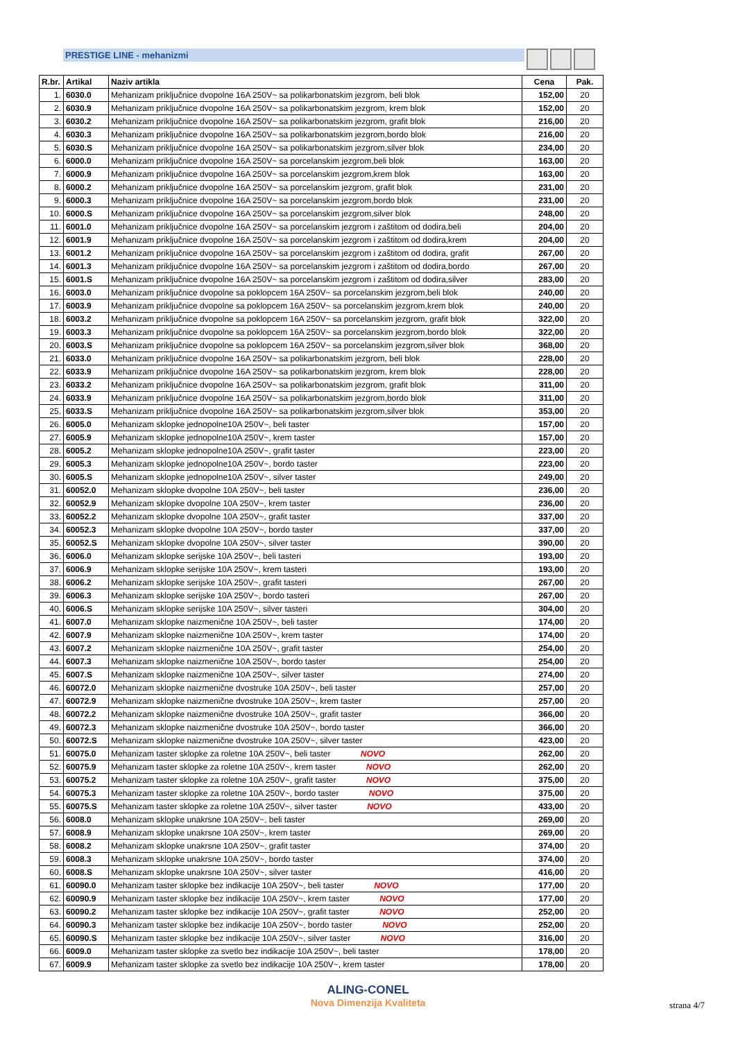PRESTIGE LINE - mehanizmi
| R.br. | Artikal | Naziv artikla | Cena | Pak. |
| --- | --- | --- | --- | --- |
| 1. | 6030.0 | Mehanizam priključnice dvopolne 16A 250V~ sa polikarbonatskim jezgrom, beli blok | 152,00 | 20 |
| 2. | 6030.9 | Mehanizam priključnice dvopolne 16A 250V~ sa polikarbonatskim jezgrom, krem blok | 152,00 | 20 |
| 3. | 6030.2 | Mehanizam priključnice dvopolne 16A 250V~ sa polikarbonatskim jezgrom, grafit blok | 216,00 | 20 |
| 4. | 6030.3 | Mehanizam priključnice dvopolne 16A 250V~ sa polikarbonatskim jezgrom,bordo blok | 216,00 | 20 |
| 5. | 6030.S | Mehanizam priključnice dvopolne 16A 250V~ sa polikarbonatskim jezgrom,silver blok | 234,00 | 20 |
| 6. | 6000.0 | Mehanizam priključnice dvopolne 16A 250V~ sa porcelanskim jezgrom,beli blok | 163,00 | 20 |
| 7. | 6000.9 | Mehanizam priključnice dvopolne 16A 250V~ sa porcelanskim jezgrom,krem blok | 163,00 | 20 |
| 8. | 6000.2 | Mehanizam priključnice dvopolne 16A 250V~ sa porcelanskim jezgrom, grafit blok | 231,00 | 20 |
| 9. | 6000.3 | Mehanizam priključnice dvopolne 16A 250V~ sa porcelanskim jezgrom,bordo blok | 231,00 | 20 |
| 10. | 6000.S | Mehanizam priključnice dvopolne 16A 250V~ sa porcelanskim jezgrom,silver blok | 248,00 | 20 |
| 11. | 6001.0 | Mehanizam priključnice dvopolne 16A 250V~ sa porcelanskim jezgrom i zaštitom od dodira,beli | 204,00 | 20 |
| 12. | 6001.9 | Mehanizam priključnice dvopolne 16A 250V~ sa porcelanskim jezgrom i zaštitom od dodira,krem | 204,00 | 20 |
| 13. | 6001.2 | Mehanizam priključnice dvopolne 16A 250V~ sa porcelanskim jezgrom i zaštitom od dodira, grafit | 267,00 | 20 |
| 14. | 6001.3 | Mehanizam priključnice dvopolne 16A 250V~ sa porcelanskim jezgrom i zaštitom od dodira,bordo | 267,00 | 20 |
| 15. | 6001.S | Mehanizam priključnice dvopolne 16A 250V~ sa porcelanskim jezgrom i zaštitom od dodira,silver | 283,00 | 20 |
| 16. | 6003.0 | Mehanizam priključnice dvopolne sa poklopcem 16A 250V~ sa porcelanskim jezgrom,beli blok | 240,00 | 20 |
| 17. | 6003.9 | Mehanizam priključnice dvopolne sa poklopcem 16A 250V~ sa porcelanskim jezgrom,krem blok | 240,00 | 20 |
| 18. | 6003.2 | Mehanizam priključnice dvopolne sa poklopcem 16A 250V~ sa porcelanskim jezgrom, grafit blok | 322,00 | 20 |
| 19. | 6003.3 | Mehanizam priključnice dvopolne sa poklopcem 16A 250V~ sa porcelanskim jezgrom,bordo blok | 322,00 | 20 |
| 20. | 6003.S | Mehanizam priključnice dvopolne sa poklopcem 16A 250V~ sa porcelanskim jezgrom,silver blok | 368,00 | 20 |
| 21. | 6033.0 | Mehanizam priključnice dvopolne 16A 250V~ sa polikarbonatskim jezgrom, beli blok | 228,00 | 20 |
| 22. | 6033.9 | Mehanizam priključnice dvopolne 16A 250V~ sa polikarbonatskim jezgrom, krem blok | 228,00 | 20 |
| 23. | 6033.2 | Mehanizam priključnice dvopolne 16A 250V~ sa polikarbonatskim jezgrom, grafit blok | 311,00 | 20 |
| 24. | 6033.9 | Mehanizam priključnice dvopolne 16A 250V~ sa polikarbonatskim jezgrom,bordo blok | 311,00 | 20 |
| 25. | 6033.S | Mehanizam priključnice dvopolne 16A 250V~ sa polikarbonatskim jezgrom,silver blok | 353,00 | 20 |
| 26. | 6005.0 | Mehanizam sklopke jednopolne10A 250V~, beli taster | 157,00 | 20 |
| 27. | 6005.9 | Mehanizam sklopke jednopolne10A 250V~, krem taster | 157,00 | 20 |
| 28. | 6005.2 | Mehanizam sklopke jednopolne10A 250V~, grafit taster | 223,00 | 20 |
| 29. | 6005.3 | Mehanizam sklopke jednopolne10A 250V~, bordo taster | 223,00 | 20 |
| 30. | 6005.S | Mehanizam sklopke jednopolne10A 250V~, silver taster | 249,00 | 20 |
| 31. | 60052.0 | Mehanizam sklopke dvopolne 10A 250V~, beli taster | 236,00 | 20 |
| 32. | 60052.9 | Mehanizam sklopke dvopolne 10A 250V~, krem taster | 236,00 | 20 |
| 33. | 60052.2 | Mehanizam sklopke dvopolne 10A 250V~, grafit taster | 337,00 | 20 |
| 34. | 60052.3 | Mehanizam sklopke dvopolne 10A 250V~, bordo taster | 337,00 | 20 |
| 35. | 60052.S | Mehanizam sklopke dvopolne 10A 250V~, silver taster | 390,00 | 20 |
| 36. | 6006.0 | Mehanizam sklopke serijske 10A 250V~, beli tasteri | 193,00 | 20 |
| 37. | 6006.9 | Mehanizam sklopke serijske 10A 250V~, krem tasteri | 193,00 | 20 |
| 38. | 6006.2 | Mehanizam sklopke serijske 10A 250V~, grafit tasteri | 267,00 | 20 |
| 39. | 6006.3 | Mehanizam sklopke serijske 10A 250V~, bordo tasteri | 267,00 | 20 |
| 40. | 6006.S | Mehanizam sklopke serijske 10A 250V~, silver tasteri | 304,00 | 20 |
| 41. | 6007.0 | Mehanizam sklopke naizmenične 10A 250V~, beli taster | 174,00 | 20 |
| 42. | 6007.9 | Mehanizam sklopke naizmenične 10A 250V~, krem taster | 174,00 | 20 |
| 43. | 6007.2 | Mehanizam sklopke naizmenične 10A 250V~, grafit taster | 254,00 | 20 |
| 44. | 6007.3 | Mehanizam sklopke naizmenične 10A 250V~, bordo taster | 254,00 | 20 |
| 45. | 6007.S | Mehanizam sklopke naizmenične 10A 250V~, silver taster | 274,00 | 20 |
| 46. | 60072.0 | Mehanizam sklopke naizmenične dvostruke 10A 250V~, beli taster | 257,00 | 20 |
| 47. | 60072.9 | Mehanizam sklopke naizmenične dvostruke 10A 250V~, krem taster | 257,00 | 20 |
| 48. | 60072.2 | Mehanizam sklopke naizmenične dvostruke 10A 250V~, grafit taster | 366,00 | 20 |
| 49. | 60072.3 | Mehanizam sklopke naizmenične dvostruke 10A 250V~, bordo taster | 366,00 | 20 |
| 50. | 60072.S | Mehanizam sklopke naizmenične dvostruke 10A 250V~, silver taster | 423,00 | 20 |
| 51. | 60075.0 | Mehanizam taster sklopke za roletne 10A 250V~, beli taster NOVO | 262,00 | 20 |
| 52. | 60075.9 | Mehanizam taster sklopke za roletne 10A 250V~, krem taster NOVO | 262,00 | 20 |
| 53. | 60075.2 | Mehanizam taster sklopke za roletne 10A 250V~, grafit taster NOVO | 375,00 | 20 |
| 54. | 60075.3 | Mehanizam taster sklopke za roletne 10A 250V~, bordo taster NOVO | 375,00 | 20 |
| 55. | 60075.S | Mehanizam taster sklopke za roletne 10A 250V~, silver taster NOVO | 433,00 | 20 |
| 56. | 6008.0 | Mehanizam sklopke unakrsne 10A 250V~, beli taster | 269,00 | 20 |
| 57. | 6008.9 | Mehanizam sklopke unakrsne 10A 250V~, krem taster | 269,00 | 20 |
| 58. | 6008.2 | Mehanizam sklopke unakrsne 10A 250V~, grafit taster | 374,00 | 20 |
| 59. | 6008.3 | Mehanizam sklopke unakrsne 10A 250V~, bordo taster | 374,00 | 20 |
| 60. | 6008.S | Mehanizam sklopke unakrsne 10A 250V~, silver taster | 416,00 | 20 |
| 61. | 60090.0 | Mehanizam taster sklopke bez indikacije 10A 250V~, beli taster NOVO | 177,00 | 20 |
| 62. | 60090.9 | Mehanizam taster sklopke bez indikacije 10A 250V~, krem taster NOVO | 177,00 | 20 |
| 63. | 60090.2 | Mehanizam taster sklopke bez indikacije 10A 250V~, grafit taster NOVO | 252,00 | 20 |
| 64. | 60090.3 | Mehanizam taster sklopke bez indikacije 10A 250V~, bordo taster NOVO | 252,00 | 20 |
| 65. | 60090.S | Mehanizam taster sklopke bez indikacije 10A 250V~, silver taster NOVO | 316,00 | 20 |
| 66. | 6009.0 | Mehanizam taster sklopke za svetlo bez indikacije 10A 250V~, beli taster | 178,00 | 20 |
| 67. | 6009.9 | Mehanizam taster sklopke za svetlo bez indikacije 10A 250V~, krem taster | 178,00 | 20 |
ALING-CONEL
Nova Dimenzija Kvaliteta
strana 4/7